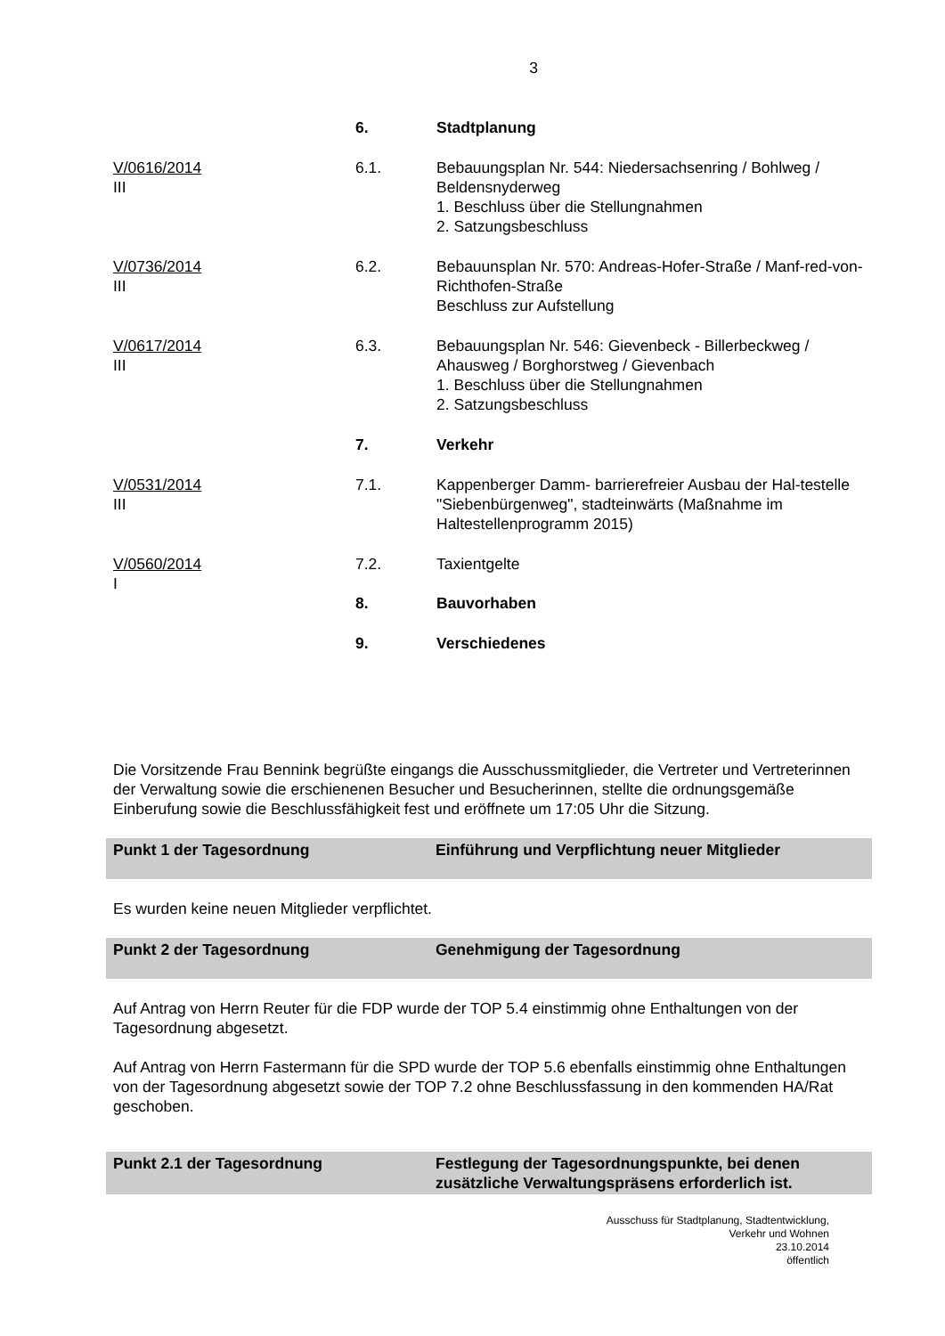3
6. Stadtplanung
V/0616/2014
III
6.1. Bebauungsplan Nr. 544: Niedersachsenring / Bohlweg / Beldensnyderweg
1. Beschluss über die Stellungnahmen
2. Satzungsbeschluss
V/0736/2014
III
6.2. Bebauunsplan Nr. 570: Andreas-Hofer-Straße / Manf-red-von-Richthofen-Straße
Beschluss zur Aufstellung
V/0617/2014
III
6.3. Bebauungsplan Nr. 546: Gievenbeck - Billerbeckweg / Ahausweg / Borghorstweg / Gievenbach
1. Beschluss über die Stellungnahmen
2. Satzungsbeschluss
7. Verkehr
V/0531/2014
III
7.1. Kappenberger Damm- barrierefreier Ausbau der Hal-testelle "Siebenbürgenweg", stadteinwärts (Maßnahme im Haltestellenprogramm 2015)
V/0560/2014
I
7.2. Taxientgelte
8. Bauvorhaben
9. Verschiedenes
Die Vorsitzende Frau Bennink begrüßte eingangs die Ausschussmitglieder, die Vertreter und Vertreterinnen der Verwaltung sowie die erschienenen Besucher und Besucherinnen, stellte die ordnungsgemäße Einberufung sowie die Beschlussfähigkeit fest und eröffnete um 17:05 Uhr die Sitzung.
Punkt 1 der Tagesordnung Einführung und Verpflichtung neuer Mitglieder
Es wurden keine neuen Mitglieder verpflichtet.
Punkt 2 der Tagesordnung Genehmigung der Tagesordnung
Auf Antrag von Herrn Reuter für die FDP wurde der TOP 5.4 einstimmig ohne Enthaltungen von der Tagesordnung abgesetzt.
Auf Antrag von Herrn Fastermann für die SPD wurde der TOP 5.6 ebenfalls einstimmig ohne Enthaltungen von der Tagesordnung abgesetzt sowie der TOP 7.2 ohne Beschlussfassung in den kommenden HA/Rat geschoben.
Punkt 2.1 der Tagesordnung Festlegung der Tagesordnungspunkte, bei denen zusätzliche Verwaltungspräsens erforderlich ist.
Ausschuss für Stadtplanung, Stadtentwicklung,
Verkehr und Wohnen
23.10.2014
öffentlich